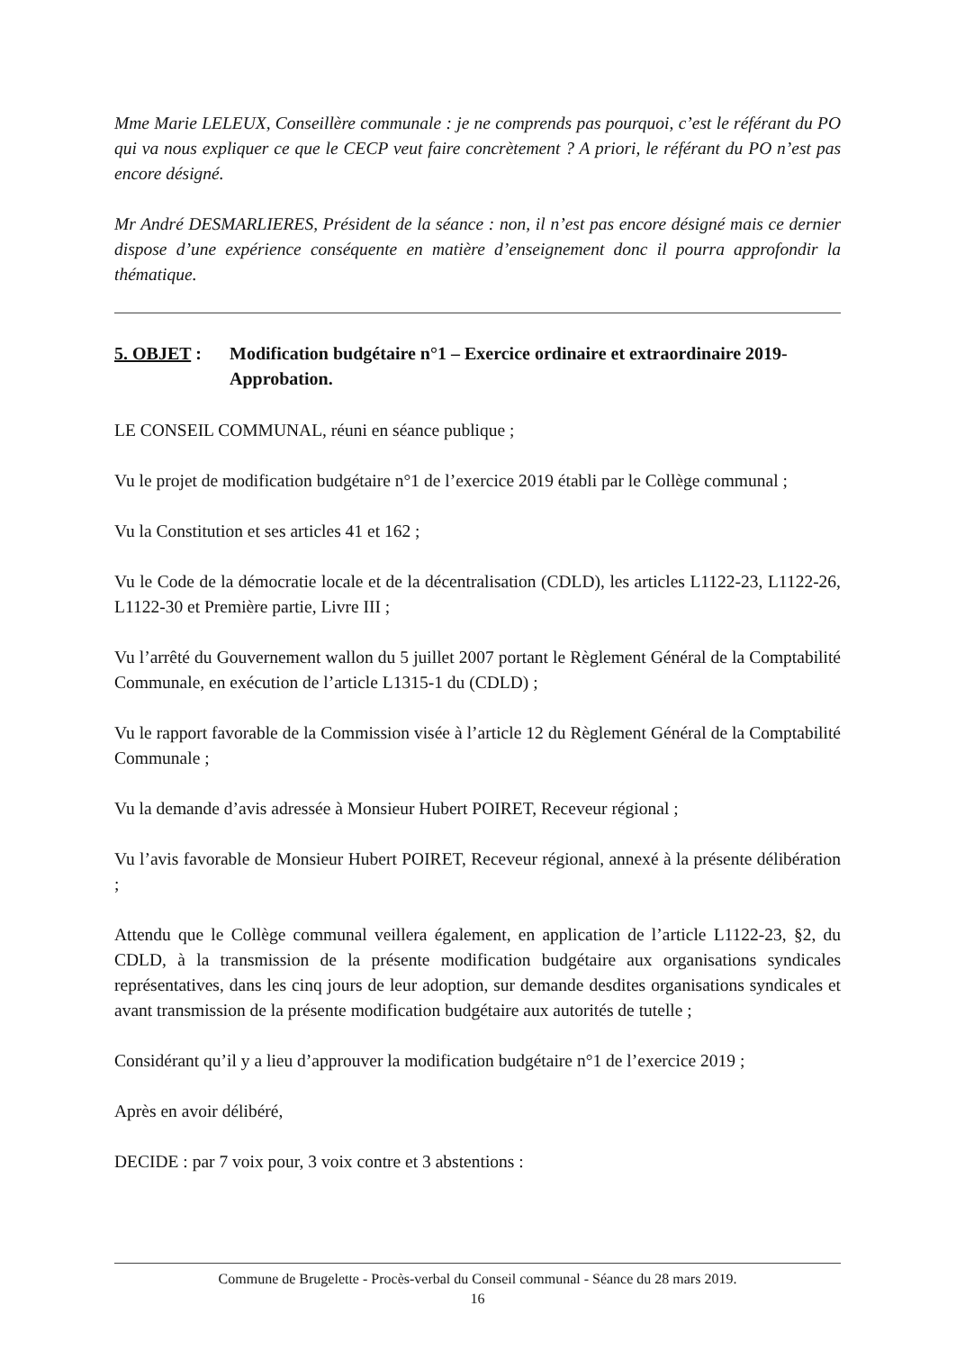Mme Marie LELEUX, Conseillère communale : je ne comprends pas pourquoi, c’est le référant du PO qui va nous expliquer ce que le CECP veut faire concrètement ? A priori, le référant du PO n’est pas encore désigné.
Mr André DESMARLIERES, Président de la séance : non, il n’est pas encore désigné mais ce dernier dispose d’une expérience conséquente en matière d’enseignement donc il pourra approfondir la thématique.
5. OBJET : Modification budgétaire n°1 – Exercice ordinaire et extraordinaire 2019-Approbation.
LE CONSEIL COMMUNAL, réuni en séance publique ;
Vu le projet de modification budgétaire n°1 de l’exercice 2019 établi par le Collège communal ;
Vu la Constitution et ses articles 41 et 162 ;
Vu le Code de la démocratie locale et de la décentralisation (CDLD), les articles L1122-23, L1122-26, L1122-30 et Première partie, Livre III ;
Vu l’arrêté du Gouvernement wallon du 5 juillet 2007 portant le Règlement Général de la Comptabilité Communale, en exécution de l’article L1315-1 du (CDLD) ;
Vu le rapport favorable de la Commission visée à l’article 12 du Règlement Général de la Comptabilité Communale ;
Vu la demande d’avis adressée à Monsieur Hubert POIRET, Receveur régional ;
Vu l’avis favorable de Monsieur Hubert POIRET, Receveur régional, annexé à la présente délibération ;
Attendu que le Collège communal veillera également, en application de l’article L1122-23, §2, du CDLD, à la transmission de la présente modification budgétaire aux organisations syndicales représentatives, dans les cinq jours de leur adoption, sur demande desdites organisations syndicales et avant transmission de la présente modification budgétaire aux autorités de tutelle ;
Considérant qu’il y a lieu d’approuver la modification budgétaire n°1 de l’exercice 2019 ;
Après en avoir délibéré,
DECIDE : par 7 voix pour, 3 voix contre et 3 abstentions :
Commune de Brugelette - Procès-verbal du Conseil communal - Séance du 28 mars 2019.
16